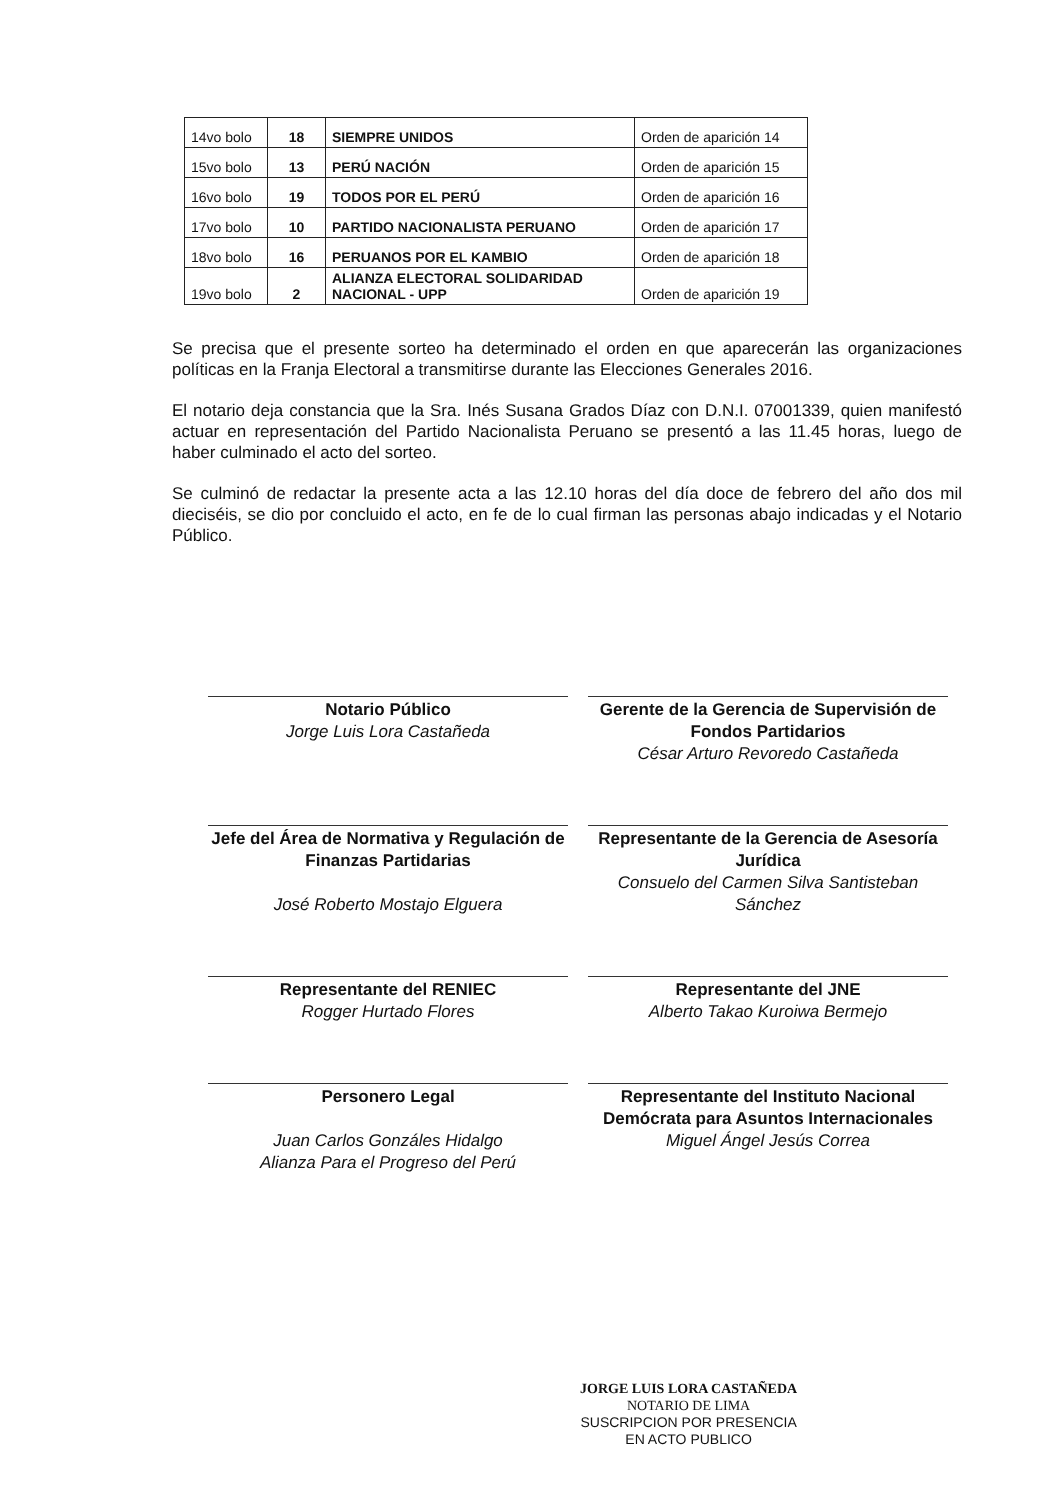| 14vo bolo | 18 | SIEMPRE UNIDOS | Orden de aparición 14 |
| 15vo bolo | 13 | PERÚ NACIÓN | Orden de aparición 15 |
| 16vo bolo | 19 | TODOS POR EL PERÚ | Orden de aparición 16 |
| 17vo bolo | 10 | PARTIDO NACIONALISTA PERUANO | Orden de aparición 17 |
| 18vo bolo | 16 | PERUANOS POR EL KAMBIO | Orden de aparición 18 |
| 19vo bolo | 2 | ALIANZA ELECTORAL SOLIDARIDAD NACIONAL - UPP | Orden de aparición 19 |
Se precisa que el presente sorteo ha determinado el orden en que aparecerán las organizaciones políticas en la Franja Electoral a transmitirse durante las Elecciones Generales 2016.
El notario deja constancia que la Sra. Inés Susana Grados Díaz con D.N.I. 07001339, quien manifestó actuar en representación del Partido Nacionalista Peruano se presentó a las 11.45 horas, luego de haber culminado el acto del sorteo.
Se culminó de redactar la presente acta a las 12.10 horas del día doce de febrero del año dos mil dieciséis, se dio por concluido el acto, en fe de lo cual firman las personas abajo indicadas y el Notario Público.
Notario Público
Jorge Luis Lora Castañeda
Gerente de la Gerencia de Supervisión de Fondos Partidarios
César Arturo Revoredo Castañeda
Jefe del Área de Normativa y Regulación de Finanzas Partidarias
José Roberto Mostajo Elguera
Representante de la Gerencia de Asesoría Jurídica
Consuelo del Carmen Silva Santisteban Sánchez
Representante del RENIEC
Rogger Hurtado Flores
Representante del JNE
Alberto Takao Kuroiwa Bermejo
Personero Legal
Juan Carlos Gonzáles Hidalgo
Alianza Para el Progreso del Perú
Representante del Instituto Nacional Demócrata para Asuntos Internacionales
Miguel Ángel Jesús Correa
JORGE LUIS LORA CASTAÑEDA
NOTARIO DE LIMA
SUSCRIPCION POR PRESENCIA
EN ACTO PUBLICO